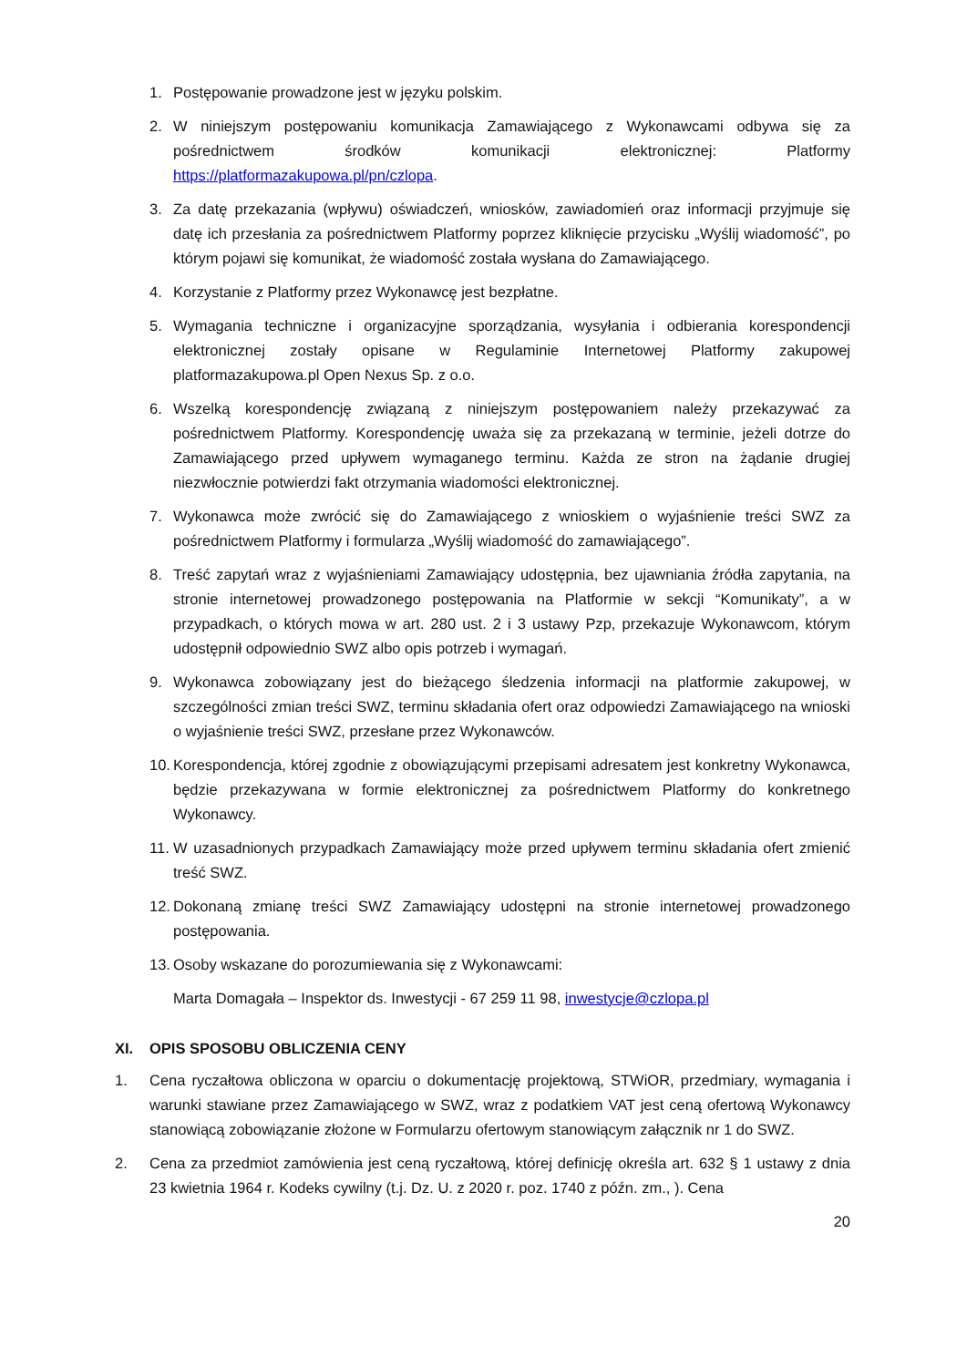1. Postępowanie prowadzone jest w języku polskim.
2. W niniejszym postępowaniu komunikacja Zamawiającego z Wykonawcami odbywa się za pośrednictwem środków komunikacji elektronicznej: Platformy https://platformazakupowa.pl/pn/czlopa.
3. Za datę przekazania (wpływu) oświadczeń, wniosków, zawiadomień oraz informacji przyjmuje się datę ich przesłania za pośrednictwem Platformy poprzez kliknięcie przycisku „Wyślij wiadomość”, po którym pojawi się komunikat, że wiadomość została wysłana do Zamawiającego.
4. Korzystanie z Platformy przez Wykonawcę jest bezpłatne.
5. Wymagania techniczne i organizacyjne sporządzania, wysyłania i odbierania korespondencji elektronicznej zostały opisane w Regulaminie Internetowej Platformy zakupowej platformazakupowa.pl Open Nexus Sp. z o.o.
6. Wszelką korespondencję związaną z niniejszym postępowaniem należy przekazywać za pośrednictwem Platformy. Korespondencję uważa się za przekazaną w terminie, jeżeli dotrze do Zamawiającego przed upływem wymaganego terminu. Każda ze stron na żądanie drugiej niezwłocznie potwierdzi fakt otrzymania wiadomości elektronicznej.
7. Wykonawca może zwrócić się do Zamawiającego z wnioskiem o wyjaśnienie treści SWZ za pośrednictwem Platformy i formularza „Wyślij wiadomość do zamawiającego”.
8. Treść zapytań wraz z wyjaśnieniami Zamawiający udostępnia, bez ujawniania źródła zapytania, na stronie internetowej prowadzonego postępowania na Platformie w sekcji “Komunikaty”, a w przypadkach, o których mowa w art. 280 ust. 2 i 3 ustawy Pzp, przekazuje Wykonawcom, którym udostępnił odpowiednio SWZ albo opis potrzeb i wymagań.
9. Wykonawca zobowiązany jest do bieżącego śledzenia informacji na platformie zakupowej, w szczególności zmian treści SWZ, terminu składania ofert oraz odpowiedzi Zamawiającego na wnioski o wyjaśnienie treści SWZ, przesłane przez Wykonawców.
10.
Korespondencja, której zgodnie z obowiązującymi przepisami adresatem jest konkretny Wykonawca, będzie przekazywana w formie elektronicznej za pośrednictwem Platformy do konkretnego Wykonawcy.
11.
W uzasadnionych przypadkach Zamawiający może przed upływem terminu składania ofert zmienić treść SWZ.
12.
Dokonaną zmianę treści SWZ Zamawiający udostępni na stronie internetowej prowadzonego postępowania.
13.
Osoby wskazane do porozumiewania się z Wykonawcami:
Marta Domagała – Inspektor ds. Inwestycji - 67 259 11 98, inwestycje@czlopa.pl
XI. OPIS SPOSOBU OBLICZENIA CENY
1. Cena ryczałtowa obliczona w oparciu o dokumentację projektową, STWiOR, przedmiary, wymagania i warunki stawiane przez Zamawiającego w SWZ, wraz z podatkiem VAT jest ceną ofertową Wykonawcy stanowiącą zobowiązanie złożone w Formularzu ofertowym stanowiącym załącznik nr 1 do SWZ.
2. Cena za przedmiot zamówienia jest ceną ryczałtową, której definicję określa art. 632 § 1 ustawy z dnia 23 kwietnia 1964 r. Kodeks cywilny (t.j. Dz. U. z 2020 r. poz. 1740 z późn. zm., ). Cena
20